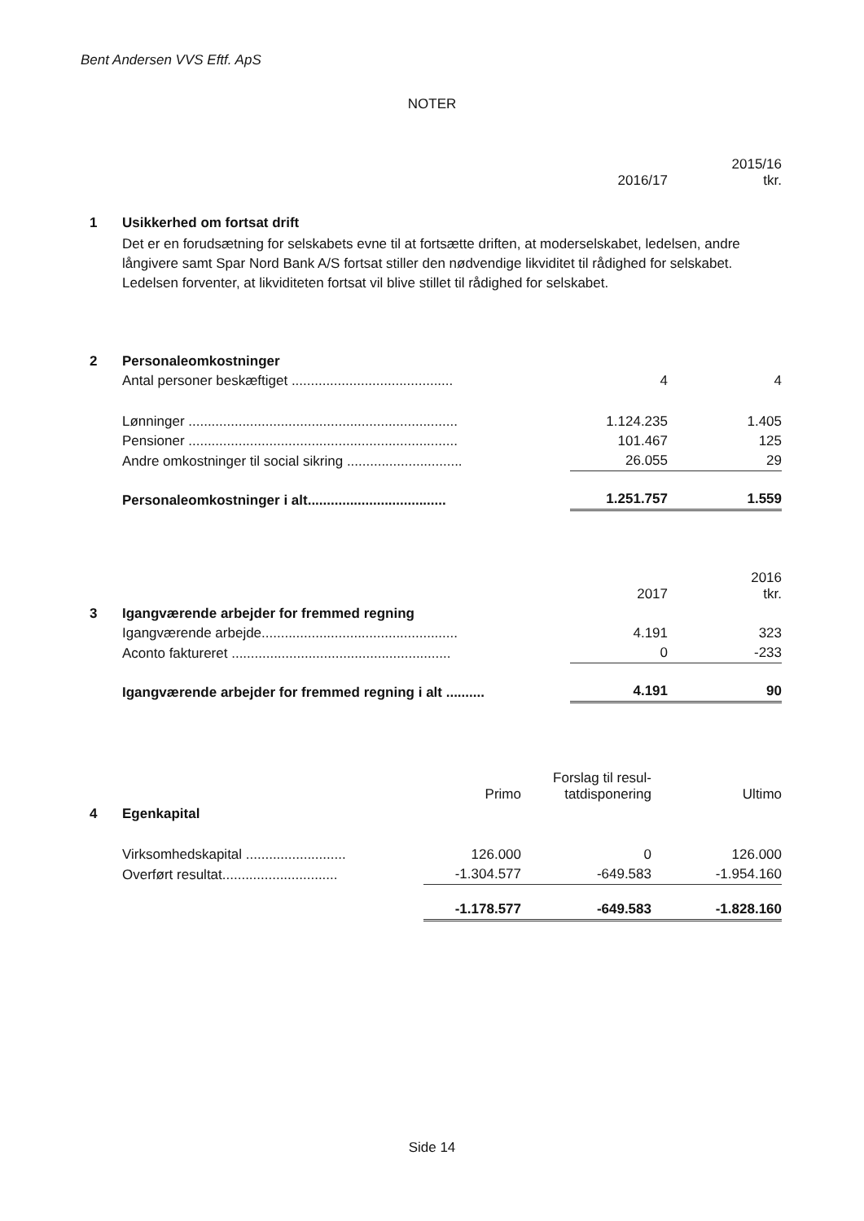Bent Andersen VVS Eftf. ApS
NOTER
| | | 2016/17 | 2015/16 tkr. |
| 1 | Usikkerhed om fortsat drift |
| | Det er en forudsætning for selskabets evne til at fortsætte driften, at moderselskabet, ledelsen, andre långivere samt Spar Nord Bank A/S fortsat stiller den nødvendige likviditet til rådighed for selskabet. Ledelsen forventer, at likviditeten fortsat vil blive stillet til rådighed for selskabet. |
| 2 | Personaleomkostninger | | |
| | Antal personer beskæftiget .......................................... | 4 | 4 |
| | Lønninger ...................................................................... | 1.124.235 | 1.405 |
| | Pensioner ...................................................................... | 101.467 | 125 |
| | Andre omkostninger til social sikring .............................. | 26.055 | 29 |
| | Personaleomkostninger i alt.................................... | 1.251.757 | 1.559 |
| | | 2017 | 2016 tkr. |
| 3 | Igangværende arbejder for fremmed regning | | |
| | Igangværende arbejde................................................... | 4.191 | 323 |
| | Aconto faktureret ......................................................... | 0 | -233 |
| | Igangværende arbejder for fremmed regning i alt .......... | 4.191 | 90 |
| | | Primo | Forslag til resul- tatdisponering | Ultimo |
| 4 | Egenkapital | | | |
| | Virksomhedskapital .......................... | 126.000 | 0 | 126.000 |
| | Overført resultat.............................. | -1.304.577 | -649.583 | -1.954.160 |
| | | -1.178.577 | -649.583 | -1.828.160 |
Side 14